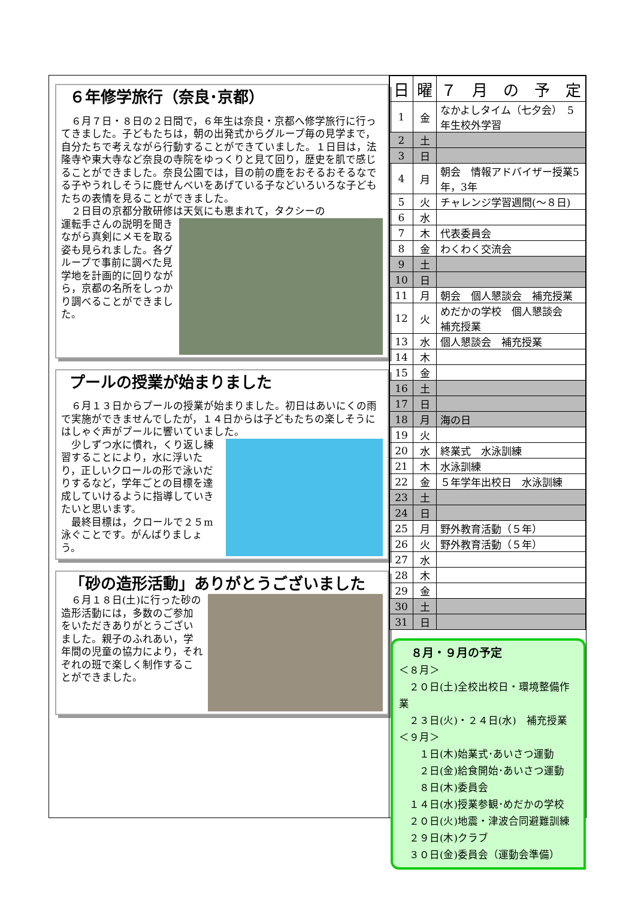６年修学旅行（奈良･京都）
　６月７日・８日の２日間で，６年生は奈良・京都へ修学旅行に行ってきました。子どもたちは，朝の出発式からグループ毎の見学まで，自分たちで考えながら行動することができていました。１日目は，法隆寺や東大寺など奈良の寺院をゆっくりと見て回り，歴史を肌で感じることができました。奈良公園では，目の前の鹿をおそるおそるなでる子やうれしそうに鹿せんべいをあげている子などいろいろな子どもたちの表情を見ることができました。
　２日目の京都分散研修は天気にも恵まれて，タクシーの
運転手さんの説明を聞きながら真剣にメモを取る姿も見られました。各グループで事前に調べた見学地を計画的に回りながら，京都の名所をしっかり調べることができました。
プールの授業が始まりました
　６月１３日からプールの授業が始まりました。初日はあいにくの雨で実施ができませんでしたが，１４日からは子どもたちの楽しそうにはしゃぐ声がプールに響いていました。
　少しずつ水に慣れ，くり返し練習することにより，水に浮いたり，正しいクロールの形で泳いだりするなど，学年ごとの目標を達成していけるように指導していきたいと思います。
　最終目標は，クロールで２５m泳ぐことです。がんばりましょう。
「砂の造形活動」ありがとうございました
　６月１８日(土)に行った砂の造形活動には，多数のご参加をいただきありがとうございました。親子のふれあい，学年間の児童の協力により，それぞれの班で楽しく制作することができました。
| 日 | 曜 | ７ 月 の 予 定 |
| --- | --- | --- |
| 1 | 金 | なかよしタイム（七夕会） 5年生校外学習 |
| 2 | 土 | |
| 3 | 日 | |
| 4 | 月 | 朝会 情報アドバイザー授業5年，3年 |
| 5 | 火 | チャレンジ学習週間(～８日) |
| 6 | 水 | |
| 7 | 木 | 代表委員会 |
| 8 | 金 | わくわく交流会 |
| 9 | 土 | |
| 10 | 日 | |
| 11 | 月 | 朝会 個人懇談会 補充授業 |
| 12 | 火 | めだかの学校 個人懇談会 補充授業 |
| 13 | 水 | 個人懇談会 補充授業 |
| 14 | 木 | |
| 15 | 金 | |
| 16 | 土 | |
| 17 | 日 | |
| 18 | 月 | 海の日 |
| 19 | 火 | |
| 20 | 水 | 終業式 水泳訓練 |
| 21 | 木 | 水泳訓練 |
| 22 | 金 | ５年学年出校日 水泳訓練 |
| 23 | 土 | |
| 24 | 日 | |
| 25 | 月 | 野外教育活動（５年） |
| 26 | 火 | 野外教育活動（５年） |
| 27 | 水 | |
| 28 | 木 | |
| 29 | 金 | |
| 30 | 土 | |
| 31 | 日 | |
８月・９月の予定
＜８月＞
　２０日(土)全校出校日・環境整備作業
　２３日(火)・２４日(水)　補充授業
＜９月＞
　　１日(木)始業式･あいさつ運動
　　２日(金)給食開始･あいさつ運動
　　８日(木)委員会
　１４日(水)授業参観･めだかの学校
　２０日(火)地震・津波合同避難訓練
　２９日(木)クラブ
　３０日(金)委員会（運動会準備）